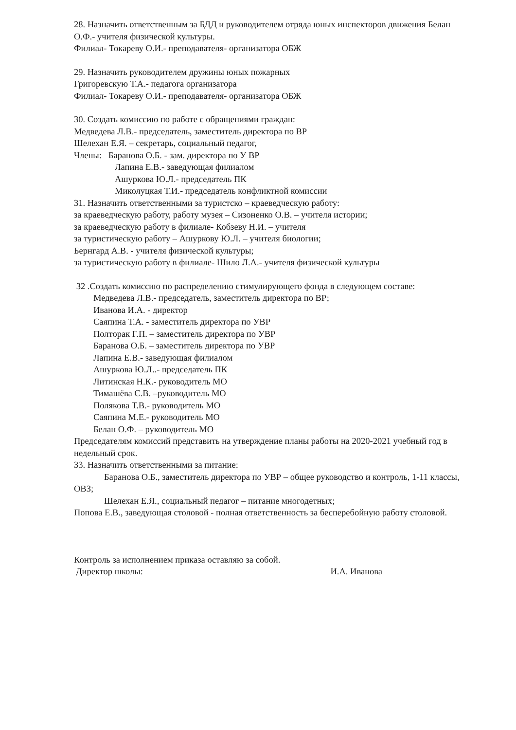28. Назначить ответственным за БДД и руководителем отряда юных инспекторов движения Белан О.Ф.- учителя физической культуры.
Филиал- Токареву О.И.- преподавателя- организатора ОБЖ
29. Назначить руководителем дружины юных пожарных
Григоревскую Т.А.- педагога организатора
Филиал- Токареву О.И.- преподавателя- организатора ОБЖ
30. Создать комиссию по работе с обращениями граждан:
Медведева Л.В.- председатель, заместитель директора по ВР
Шелехан Е.Я. – секретарь, социальный педагог,
Члены: Баранова О.Б. - зам. директора по У ВР
Лапина Е.В.- заведующая филиалом
Ашуркова Ю.Л.- председатель ПК
Миколуцкая Т.И.- председатель конфликтной комиссии
31. Назначить ответственными за туристско – краеведческую работу:
за краеведческую работу, работу музея – Сизоненко О.В. – учителя истории;
за краеведческую работу в филиале- Кобзеву Н.И. – учителя
за туристическую работу – Ашуркову Ю.Л. – учителя биологии;
Бернгард А.В. - учителя физической культуры;
за туристическую работу в филиале- Шило Л.А.- учителя физической культуры
32 .Создать комиссию по распределению стимулирующего фонда в следующем составе:
Медведева Л.В.- председатель, заместитель директора по ВР;
Иванова И.А. - директор
Саяпина Т.А. - заместитель директора по УВР
Полторак Г.П. – заместитель директора по УВР
Баранова О.Б. – заместитель директора по УВР
Лапина Е.В.- заведующая филиалом
Ашуркова Ю.Л..- председатель ПК
Литинская Н.К.- руководитель МО
Тимашёва С.В. –руководитель МО
Полякова Т.В.- руководитель МО
Саяпина М.Е.- руководитель МО
Белан О.Ф. – руководитель МО
Председателям комиссий представить на утверждение планы работы на 2020-2021 учебный год в недельный срок.
33. Назначить ответственными за питание:
Баранова О.Б., заместитель директора по УВР – общее руководство и контроль, 1-11 классы, ОВЗ;
Шелехан Е.Я., социальный педагог – питание многодетных;
Попова Е.В., заведующая столовой - полная ответственность за бесперебойную работу столовой.
Контроль за исполнением приказа оставляю за собой.
Директор школы: И.А. Иванова